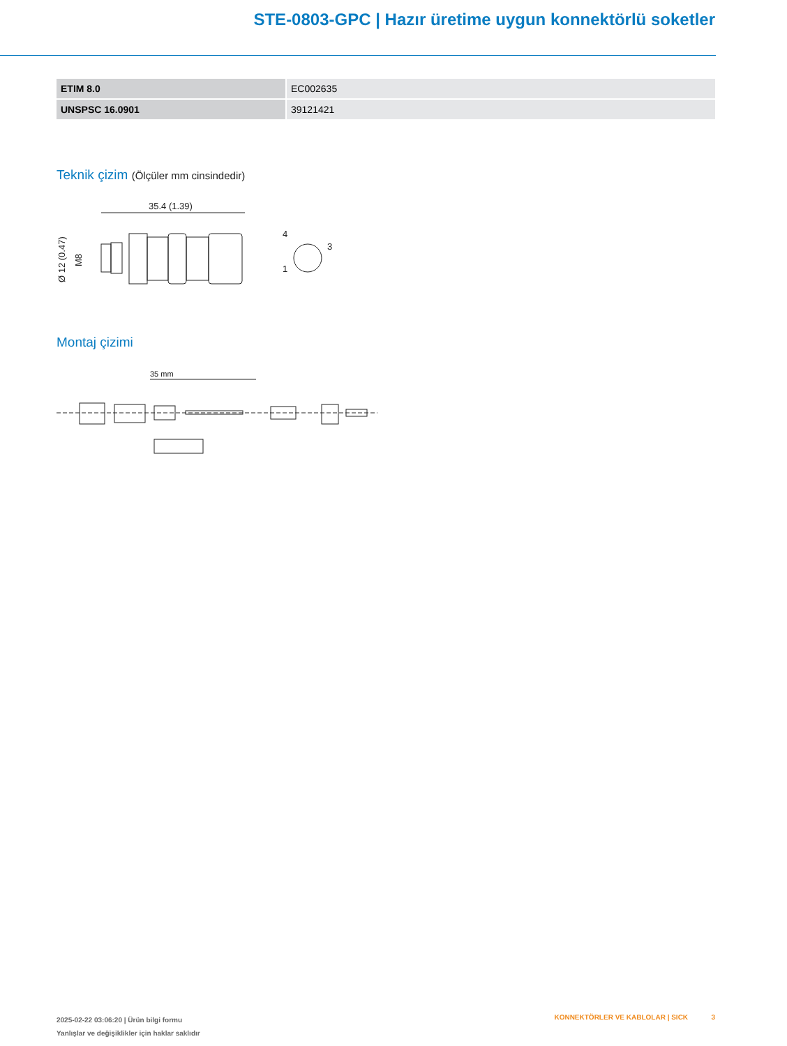STE-0803-GPC | Hazır üretime uygun konnektörlü soketler
| ETIM 8.0 | EC002635 |
| UNSPSC 16.0901 | 39121421 |
Teknik çizim (Ölçüler mm cinsindedir)
35.4 (1.39)
Ø 12 (0.47)
M8
4
3
1
Montaj çizimi
35 mm
2025-02-22 03:06:20 | Ürün bilgi formu
Yanlışlar ve değişiklikler için haklar saklıdır
KONNEKTÖRLER VE KABLOLAR | SICK 3